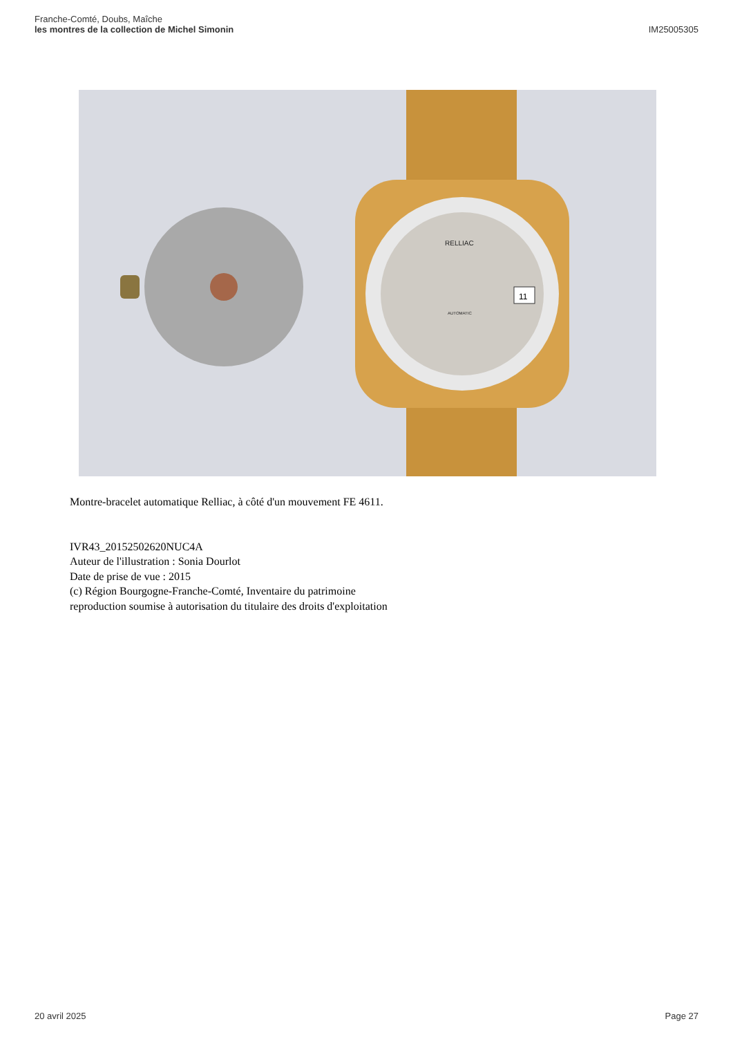Franche-Comté, Doubs, Maîche
les montres de la collection de Michel Simonin
IM25005305
RELLIAC
AUTOMATIC
11
Montre-bracelet automatique Relliac, à côté d'un mouvement FE 4611.
IVR43_20152502620NUC4A
Auteur de l'illustration : Sonia Dourlot
Date de prise de vue : 2015
(c) Région Bourgogne-Franche-Comté, Inventaire du patrimoine
reproduction soumise à autorisation du titulaire des droits d'exploitation
20 avril 2025 Page 27